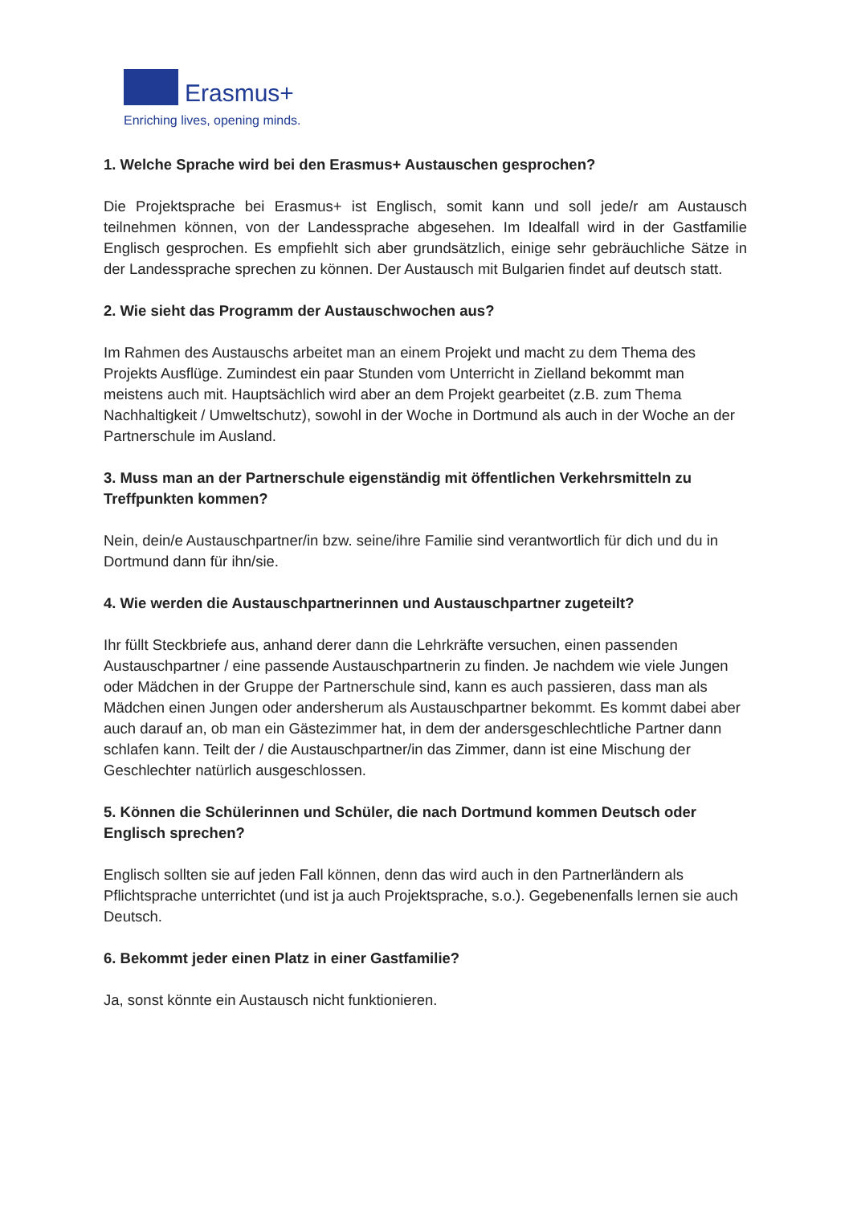Erasmus+
Enriching lives, opening minds.
1. Welche Sprache wird bei den Erasmus+ Austauschen gesprochen?
Die Projektsprache bei Erasmus+ ist Englisch, somit kann und soll jede/r am Austausch teilnehmen können, von der Landessprache abgesehen. Im Idealfall wird in der Gastfamilie Englisch gesprochen. Es empfiehlt sich aber grundsätzlich, einige sehr gebräuchliche Sätze in der Landessprache sprechen zu können. Der Austausch mit Bulgarien findet auf deutsch statt.
2. Wie sieht das Programm der Austauschwochen aus?
Im Rahmen des Austauschs arbeitet man an einem Projekt und macht zu dem Thema des Projekts Ausflüge. Zumindest ein paar Stunden vom Unterricht in Zielland bekommt man meistens auch mit. Hauptsächlich wird aber an dem Projekt gearbeitet (z.B. zum Thema Nachhaltigkeit / Umweltschutz), sowohl in der Woche in Dortmund als auch in der Woche an der Partnerschule im Ausland.
3. Muss man an der Partnerschule eigenständig mit öffentlichen Verkehrsmitteln zu Treffpunkten kommen?
Nein, dein/e Austauschpartner/in bzw. seine/ihre Familie sind verantwortlich für dich und du in Dortmund dann für ihn/sie.
4. Wie werden die Austauschpartnerinnen und Austauschpartner zugeteilt?
Ihr füllt Steckbriefe aus, anhand derer dann die Lehrkräfte versuchen, einen passenden Austauschpartner / eine passende Austauschpartnerin zu finden. Je nachdem wie viele Jungen oder Mädchen in der Gruppe der Partnerschule sind, kann es auch passieren, dass man als Mädchen einen Jungen oder andersherum als Austauschpartner bekommt. Es kommt dabei aber auch darauf an, ob man ein Gästezimmer hat, in dem der andersgeschlechtliche Partner dann schlafen kann. Teilt der / die Austauschpartner/in das Zimmer, dann ist eine Mischung der Geschlechter natürlich ausgeschlossen.
5. Können die Schülerinnen und Schüler, die nach Dortmund kommen Deutsch oder Englisch sprechen?
Englisch sollten sie auf jeden Fall können, denn das wird auch in den Partnerländern als Pflichtsprache unterrichtet (und ist ja auch Projektsprache, s.o.). Gegebenenfalls lernen sie auch Deutsch.
6. Bekommt jeder einen Platz in einer Gastfamilie?
Ja, sonst könnte ein Austausch nicht funktionieren.